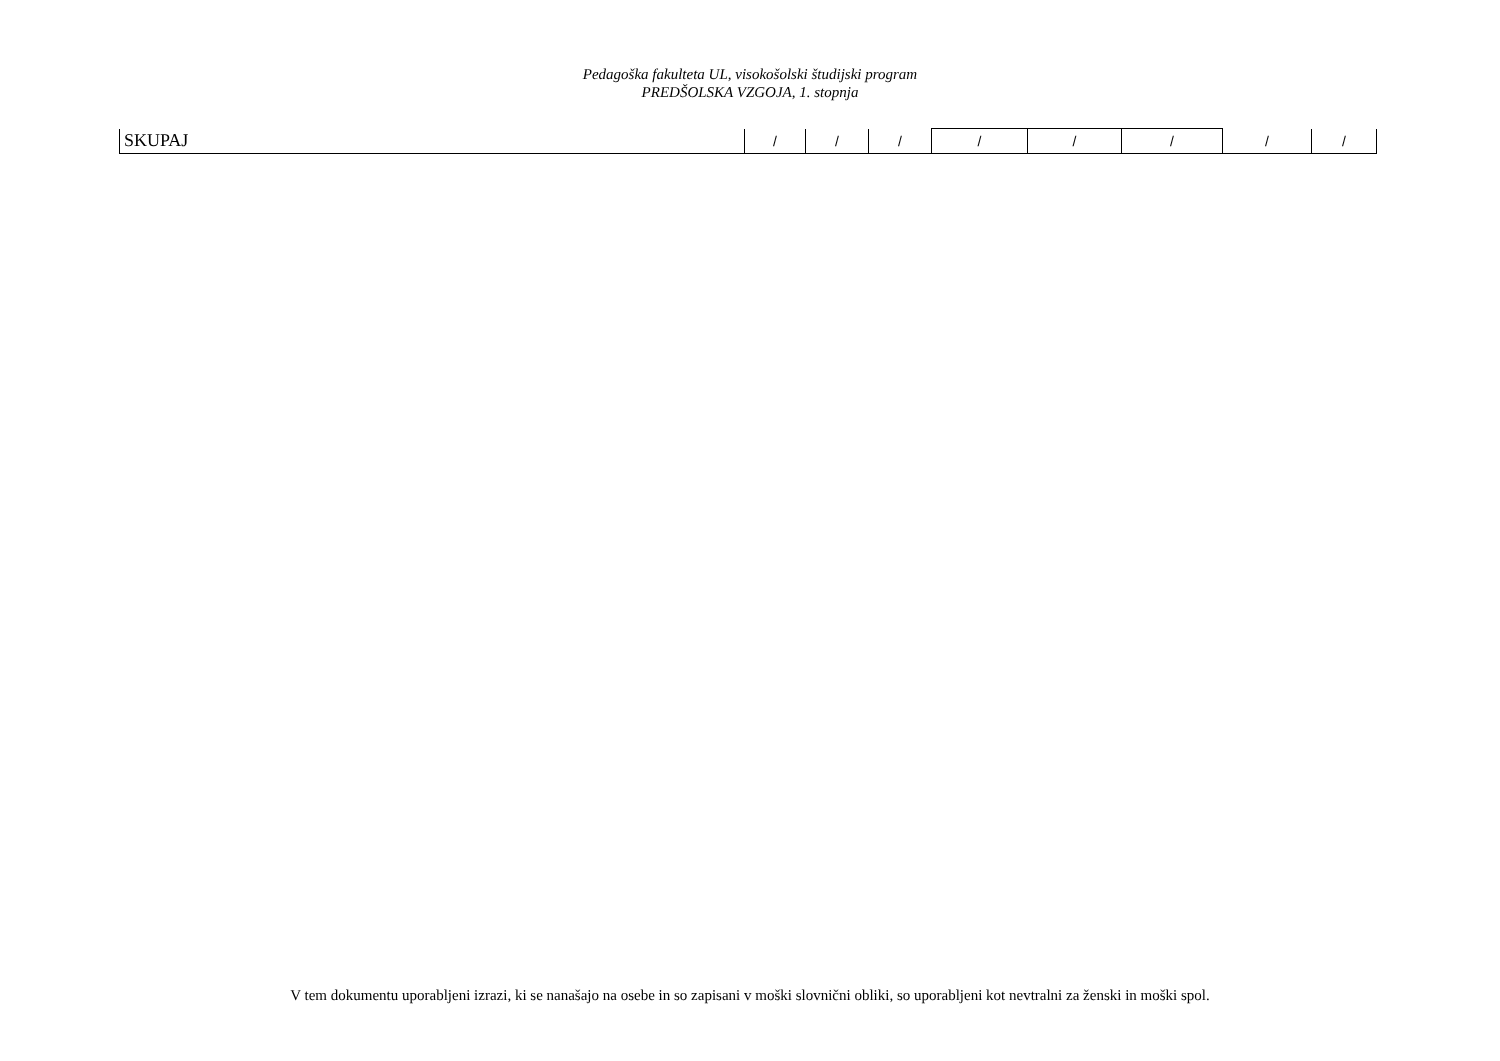Pedagoška fakulteta UL, visokošolski študijski program
PREDŠOLSKA VZGOJA, 1. stopnja
| SKUPAJ | / | / | / | / | / | / | / | / |
V tem dokumentu uporabljeni izrazi, ki se nanašajo na osebe in so zapisani v moški slovnični obliki, so uporabljeni kot nevtralni za ženski in moški spol.